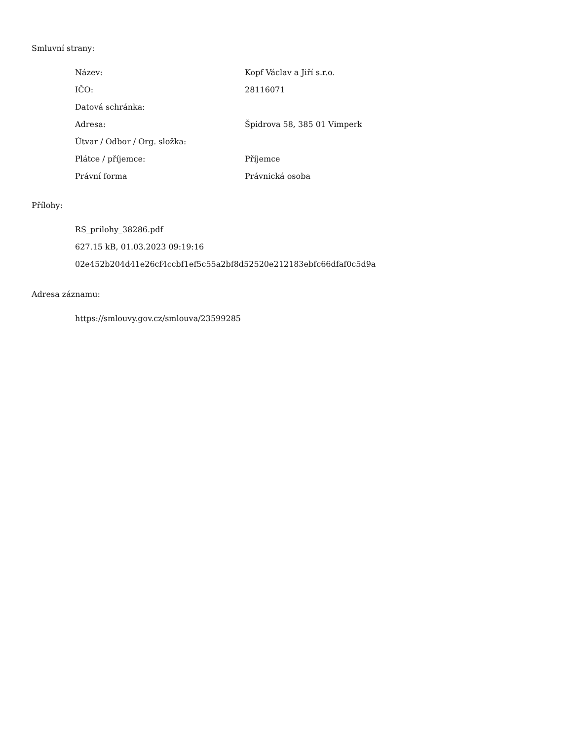Smluvní strany:
| Název: | Kopf Václav a Jiří s.r.o. |
| IČO: | 28116071 |
| Datová schránka: | |
| Adresa: | Špidrova 58, 385 01 Vimperk |
| Útvar / Odbor / Org. složka: | |
| Plátce / příjemce: | Příjemce |
| Právní forma | Právnická osoba |
Přílohy:
RS_prilohy_38286.pdf
627.15 kB, 01.03.2023 09:19:16
02e452b204d41e26cf4ccbf1ef5c55a2bf8d52520e212183ebfc66dfaf0c5d9a
Adresa záznamu:
https://smlouvy.gov.cz/smlouva/23599285